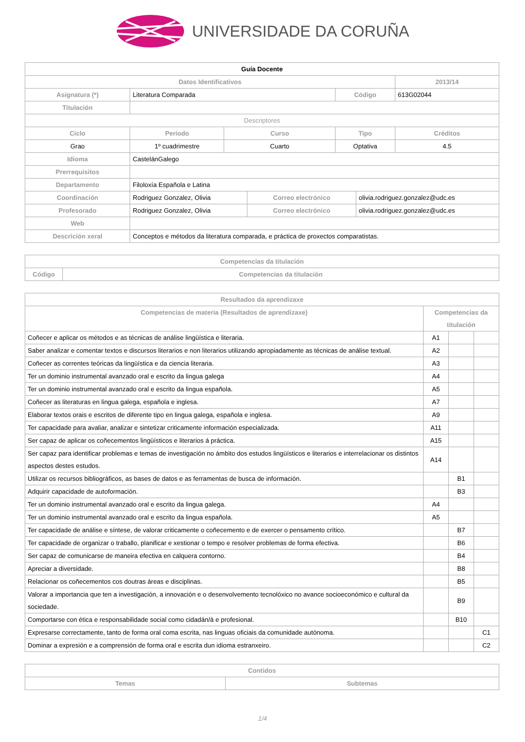UNIVERSIDADE DA CORUÑA
| Guía Docente | | | | | | |
| Datos Identificativos | | | | | | 2013/14 |
| Asignatura (*) | Literatura Comparada | | | Código | | 613G02044 |
| Titulación | | | | | | |
| Descriptores | | | | | | |
| Ciclo | Período | Curso | | Tipo | | Créditos |
| Grao | 1º cuadrimestre | Cuarto | | Optativa | | 4.5 |
| Idioma | CastelánGalego | | | | | |
| Prerrequisitos | | | | | | |
| Departamento | Filoloxía Española e Latina | | | | | |
| Coordinación | Rodriguez Gonzalez, Olivia | | Correo electrónico | | olivia.rodriguez.gonzalez@udc.es | |
| Profesorado | Rodriguez Gonzalez, Olivia | | Correo electrónico | | olivia.rodriguez.gonzalez@udc.es | |
| Web | | | | | | |
| Descrición xeral | Conceptos e métodos da literatura comparada, e práctica de proxectos comparatistas. | | | | | |
| Competencias da titulación | |
| --- | --- |
| Código | Competencias da titulación |
| Resultados da aprendizaxe | | | |
| --- | --- | --- | --- |
| Competencias de materia (Resultados de aprendizaxe) | Competencias da titulación | | |
| Coñecer e aplicar os métodos e as técnicas de análise lingüística e literaria. | A1 | | |
| Saber analizar e comentar textos e discursos literarios e non literarios utilizando apropiadamente as técnicas de análise textual. | A2 | | |
| Coñecer as correntes teóricas da lingüística e da ciencia literaria. | A3 | | |
| Ter un dominio instrumental avanzado oral e escrito da lingua galega | A4 | | |
| Ter un dominio instrumental avanzado oral e escrito da lingua española. | A5 | | |
| Coñecer as literaturas en lingua galega, española e inglesa. | A7 | | |
| Elaborar textos orais e escritos de diferente tipo en lingua galega, española e inglesa. | A9 | | |
| Ter capacidade para avaliar, analizar e sintetizar criticamente información especializada. | A11 | | |
| Ser capaz de aplicar os coñecementos lingüísticos e literarios á práctica. | A15 | | |
| Ser capaz para identificar problemas e temas de investigación no ámbito dos estudos lingüísticos e literarios e interrelacionar os distintos aspectos destes estudos. | A14 | | |
| Utilizar os recursos bibliográficos, as bases de datos e as ferramentas de busca de información. | | B1 | |
| Adquirir capacidade de autoformación. | | B3 | |
| Ter un dominio instrumental avanzado oral e escrito da lingua galega. | A4 | | |
| Ter un dominio instrumental avanzado oral e escrito da lingua española. | A5 | | |
| Ter capacidade de análise e síntese, de valorar criticamente o coñecemento e de exercer o pensamento crítico. | | B7 | |
| Ter capacidade de organizar o traballo, planificar e xestionar o tempo e resolver problemas de forma efectiva. | | B6 | |
| Ser capaz de comunicarse de maneira efectiva en calquera contorno. | | B4 | |
| Apreciar a diversidade. | | B8 | |
| Relacionar os coñecementos cos doutras áreas e disciplinas. | | B5 | |
| Valorar a importancia que ten a investigación, a innovación e o desenvolvemento tecnolóxico no avance socioeconómico e cultural da sociedade. | | B9 | |
| Comportarse con ética e responsabilidade social como cidadán/á e profesional. | | B10 | |
| Expresarse correctamente, tanto de forma oral coma escrita, nas linguas oficiais da comunidade autónoma. | | | C1 |
| Dominar a expresión e a comprensión de forma oral e escrita dun idioma estranxeiro. | | | C2 |
| Contidos | |
| --- | --- |
| Temas | Subtemas |
1/4